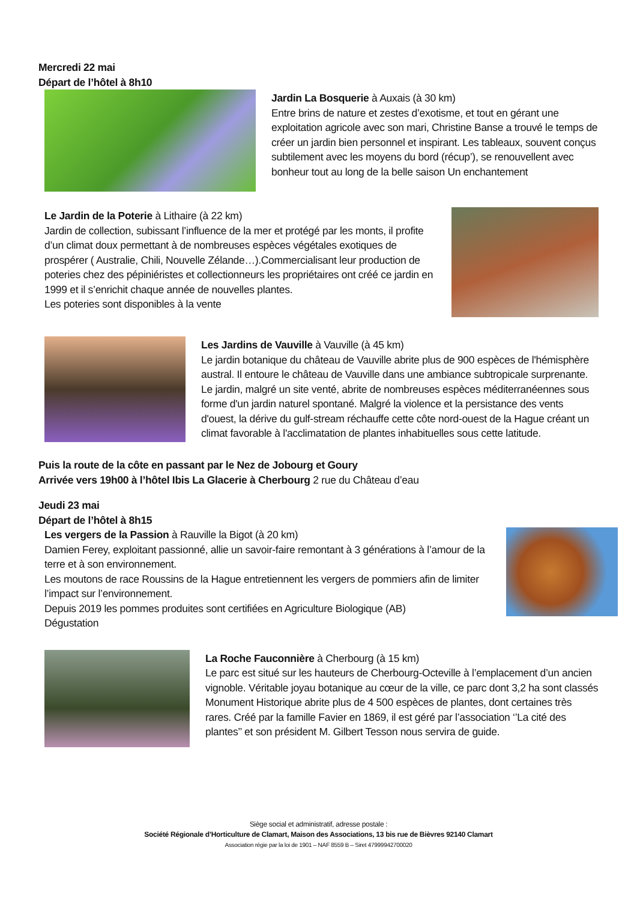Mercredi 22 mai
Départ de l’hôtel à 8h10
Jardin La Bosquerie à Auxais (à 30 km)
Entre brins de nature et zestes d’exotisme, et tout en gérant une exploitation agricole avec son mari, Christine Banse a trouvé le temps de créer un jardin bien personnel et inspirant. Les tableaux, souvent conçus subtilement avec les moyens du bord (récup’), se renouvellent avec bonheur tout au long de la belle saison Un enchantement
Le Jardin de la Poterie à Lithaire (à 22 km)
Jardin de collection, subissant l’influence de la mer et protégé par les monts, il profite d’un climat doux permettant à de nombreuses espèces végétales exotiques de prospérer ( Australie, Chili, Nouvelle Zélande…).Commercialisant leur production de poteries chez des pépiniéristes et collectionneurs les propriétaires ont créé ce jardin en 1999 et il s’enrichit chaque année de nouvelles plantes.
Les poteries sont disponibles à la vente
Les Jardins de Vauville à Vauville (à 45 km)
Le jardin botanique du château de Vauville abrite plus de 900 espèces de l'hémisphère austral. Il entoure le château de Vauville dans une ambiance subtropicale surprenante. Le jardin, malgré un site venté, abrite de nombreuses espèces méditerranéennes sous forme d'un jardin naturel spontané. Malgré la violence et la persistance des vents d'ouest, la dérive du gulf-stream réchauffe cette côte nord-ouest de la Hague créant un climat favorable à l'acclimatation de plantes inhabituelles sous cette latitude.
Puis la route de la côte en passant par le Nez de Jobourg et Goury
Arrivée vers 19h00 à l’hôtel Ibis La Glacerie à Cherbourg 2 rue du Château d’eau
Jeudi 23 mai
Départ de l’hôtel à 8h15
Les vergers de la Passion à Rauville la Bigot (à 20 km)
Damien Ferey, exploitant passionné, allie un savoir-faire remontant à 3 générations à l’amour de la terre et à son environnement.
Les moutons de race Roussins de la Hague entretiennent les vergers de pommiers afin de limiter l’impact sur l’environnement.
Depuis 2019 les pommes produites sont certifiées en Agriculture Biologique (AB)
Dégustation
La Roche Fauconnière à Cherbourg (à 15 km)
Le parc est situé sur les hauteurs de Cherbourg-Octeville à l’emplacement d’un ancien vignoble. Véritable joyau botanique au cœur de la ville, ce parc dont 3,2 ha sont classés Monument Historique abrite plus de 4 500 espèces de plantes, dont certaines très rares. Créé par la famille Favier en 1869, il est géré par l’association ‘’La cité des plantes’’ et son président M. Gilbert Tesson nous servira de guide.
Siège social et administratif, adresse postale :
Société Régionale d’Horticulture de Clamart, Maison des Associations, 13 bis rue de Bièvres 92140 Clamart
Association régie par la loi de 1901 – NAF 8559 B – Siret 47999942700020